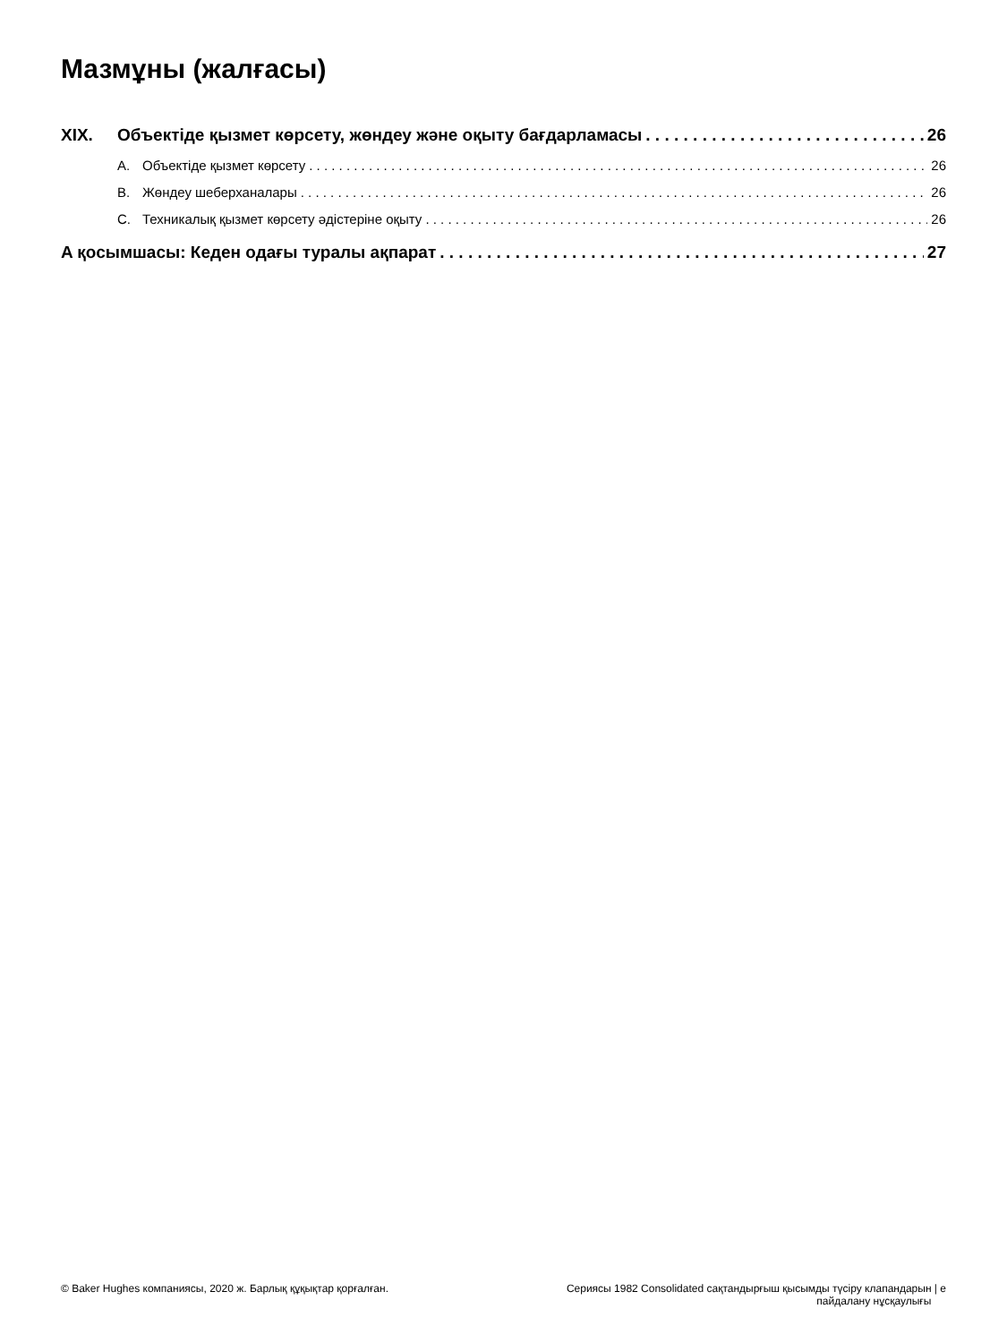Мазмұны (жалғасы)
XIX. Объектіде қызмет көрсету, жөндеу және оқыту бағдарламасы 26
A. Объектіде қызмет көрсету 26
B. Жөндеу шеберханалары 26
C. Техникалық қызмет көрсету әдістеріне оқыту 26
A қосымшасы: Кеден одағы туралы ақпарат 27
© Baker Hughes компаниясы, 2020 ж. Барлық құқықтар қорғалған.
Сериясы 1982 Consolidated сақтандырғыш қысымды түсіру клапандарын | e
пайдалану нұсқаулығы